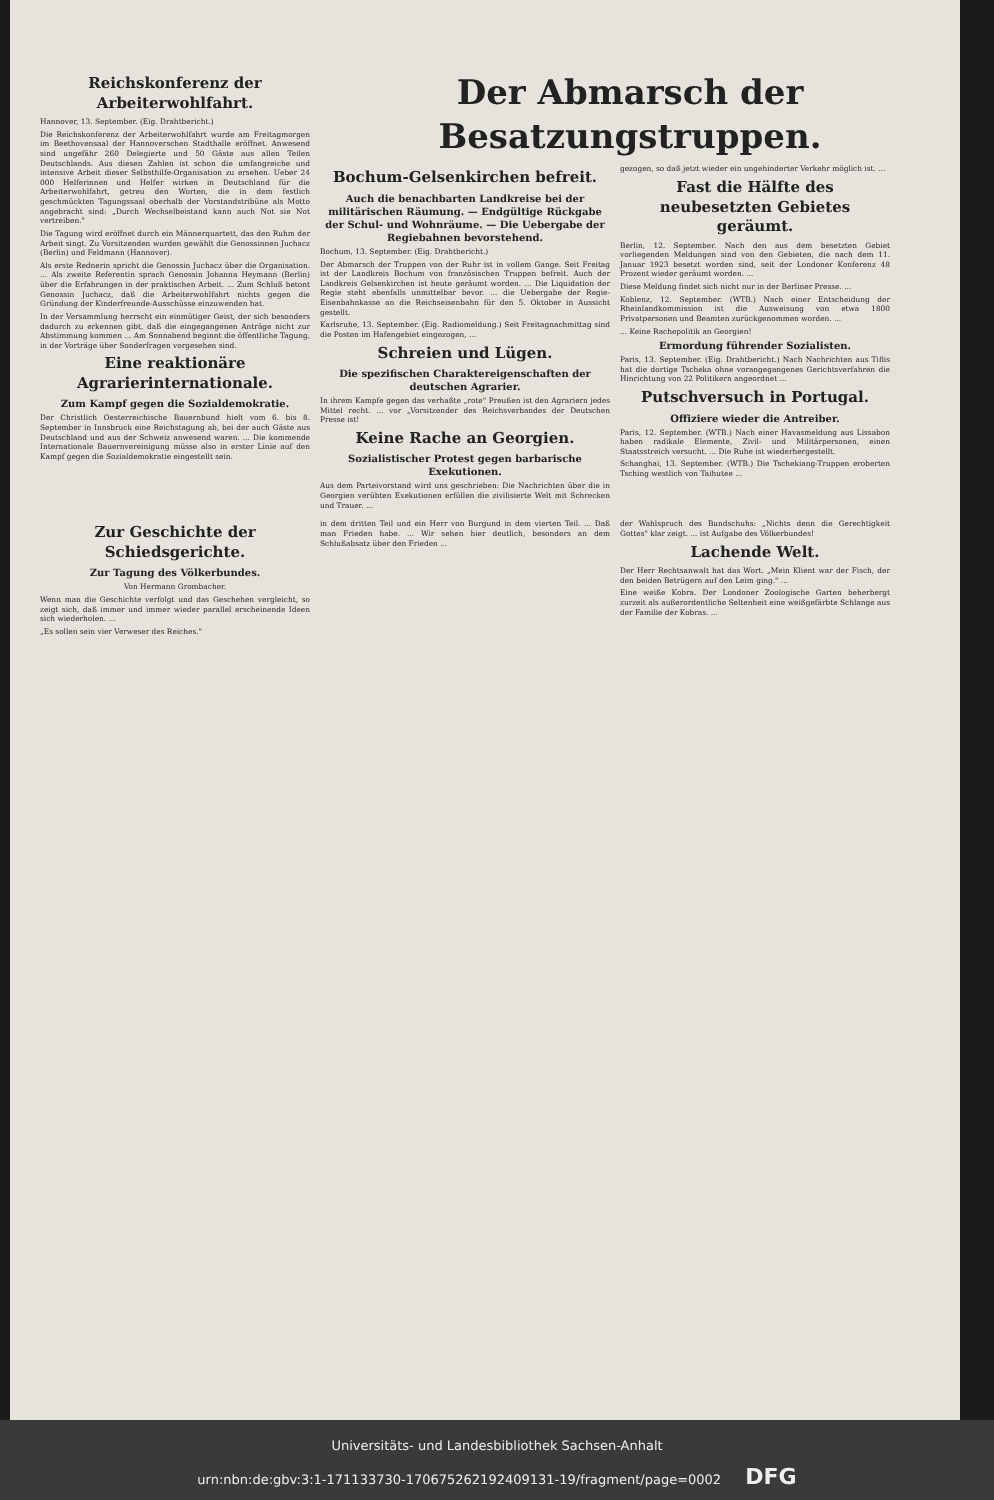Reichskonferenz der Arbeiterwohlfahrt.
Hannover, 13. September. (Eig. Drahtbericht.)
Die Reichskonferenz der Arbeiterwohlfahrt wurde am Freitagmorgen im Beethovensaal der Hannoverschen Stadthalle eröffnet. Anwesend sind ungefähr 260 Delegierte und 50 Gäste aus allen Teilen Deutschlands. Aus diesen Zahlen ist schon die umfangreiche und intensive Arbeit dieser Selbsthilfe-Organisation zu ersehen. Ueber 24 000 Helferinnen und Helfer wirken in Deutschland für die Arbeiterwohlfahrt, getreu den Worten, die in dem festlich geschmückten Tagungssaal oberhalb der Vorstandstribüne als Motto angebracht sind: „Durch Wechselbeistand kann auch Not sie Not vertreiben."
Die Tagung wird eröffnet durch ein Männerquartett, das den Ruhm der Arbeit singt. Zu Vorsitzenden wurden gewählt die Genossinnen Juchacz (Berlin) und Feldmann (Hannover).
Als erste Rednerin spricht die Genossin Juchacz über die Organisation. ... Als zweite Referentin sprach Genossin Johanna Heymann (Berlin) über die Erfahrungen in der praktischen Arbeit. ... Zum Schluß betont Genossin Juchacz, daß die Arbeiterwohlfahrt nichts gegen die Gründung der Kinderfreunde-Ausschüsse einzuwenden hat.
In der Versammlung herrscht ein einmütiger Geist, der sich besonders dadurch zu erkennen gibt, daß die eingegangenen Anträge nicht zur Abstimmung kommen ... Am Sonnabend beginnt die öffentliche Tagung, in der Vorträge über Sonderfragen vorgesehen sind.
Eine reaktionäre Agrarierinternationale.
Zum Kampf gegen die Sozialdemokratie.
Der Christlich Oesterreichische Bauernbund hielt vom 6. bis 8. September in Innsbruck eine Reichstagung ab, bei der auch Gäste aus Deutschland und aus der Schweiz anwesend waren. ... Die kommende Internationale Bauernvereinigung müsse also in erster Linie auf den Kampf gegen die Sozialdemokratie eingestellt sein.
Der Abmarsch der Besatzungstruppen.
Bochum-Gelsenkirchen befreit.
Auch die benachbarten Landkreise bei der militärischen Räumung. — Endgültige Rückgabe der Schul- und Wohnräume. — Die Uebergabe der Regiebahnen bevorstehend.
Bochum, 13. September. (Eig. Drahtbericht.)
Der Abmarsch der Truppen von der Ruhr ist in vollem Gange. Seit Freitag ist der Landkreis Bochum von französischen Truppen befreit. Auch der Landkreis Gelsenkirchen ist heute geräumt worden. ... Die Liquidation der Regie steht ebenfalls unmittelbar bevor. ... die Uebergabe der Regie-Eisenbahnkasse an die Reichseisenbahn für den 5. Oktober in Aussicht gestellt.
Karlsruhe, 13. September. (Eig. Radiomeldung.) Seit Freitagnachmittag sind die Posten im Hafengebiet eingezogen, ...
Schreien und Lügen.
Die spezifischen Charaktereigenschaften der deutschen Agrarier.
In ihrem Kampfe gegen das verhaßte „rote" Preußen ist den Agrariern jedes Mittel recht. ... vor „Vorsitzender des Reichsverbandes der Deutschen Presse ist!
Keine Rache an Georgien.
Sozialistischer Protest gegen barbarische Exekutionen.
Aus dem Parteivorstand wird uns geschrieben: Die Nachrichten über die in Georgien verübten Exekutionen erfüllen die zivilisierte Welt mit Schrecken und Trauer. ...
gezogen, so daß jetzt wieder ein ungehinderter Verkehr möglich ist. ...
Fast die Hälfte des neubesetzten Gebietes geräumt.
Berlin, 12. September. Nach den aus dem besetzten Gebiet vorliegenden Meldungen sind von den Gebieten, die nach dem 11. Januar 1923 besetzt worden sind, seit der Londoner Konferenz 48 Prozent wieder geräumt worden. ...
Diese Meldung findet sich nicht nur in der Berliner Presse. ...
Koblenz, 12. September. (WTB.) Nach einer Entscheidung der Rheinlandkommission ist die Ausweisung von etwa 1800 Privatpersonen und Beamten zurückgenommen worden. ...
... Keine Rachepolitik an Georgien!
Ermordung führender Sozialisten.
Paris, 13. September. (Eig. Drahtbericht.) Nach Nachrichten aus Tiflis hat die dortige Tscheka ohne vorangegangenes Gerichtsverfahren die Hinrichtung von 22 Politikern angeordnet ...
Putschversuch in Portugal.
Offiziere wieder die Antreiber.
Paris, 12. September. (WTB.) Nach einer Havasmeldung aus Lissabon haben radikale Elemente, Zivil- und Militärpersonen, einen Staatsstreich versucht. ... Die Ruhe ist wiederhergestellt.
Schanghai, 13. September. (WTB.) Die Tschekiang-Truppen eroberten Tsching westlich von Taihutee ...
Zur Geschichte der Schiedsgerichte.
Zur Tagung des Völkerbundes.
Von Hermann Grombacher.
Wenn man die Geschichte verfolgt und das Geschehen vergleicht, so zeigt sich, daß immer und immer wieder parallel erscheinende Ideen sich wiederholen. ...
„Es sollen sein vier Verweser des Reiches."
in dem dritten Teil und ein Herr von Burgund in dem vierten Teil. ... Daß man Frieden habe. ... Wir sehen hier deutlich, besonders an dem Schlußabsatz über den Frieden ...
der Wahlspruch des Bundschuhs: „Nichts denn die Gerechtigkeit Gottes" klar zeigt. ... ist Aufgabe des Völkerbundes!
Lachende Welt.
Der Herr Rechtsanwalt hat das Wort. „Mein Klient war der Fisch, der den beiden Betrügern auf den Leim ging." ...
Eine weiße Kobra. Der Londoner Zoologische Garten beherbergt zurzeit als außerordentliche Seltenheit eine weißgefärbte Schlange aus der Familie der Kobras. ...
Universitäts- und Landesbibliothek Sachsen-Anhalt
urn:nbn:de:gbv:3:1-171133730-17067526219240913​1-19/fragment/page=0002 DFG